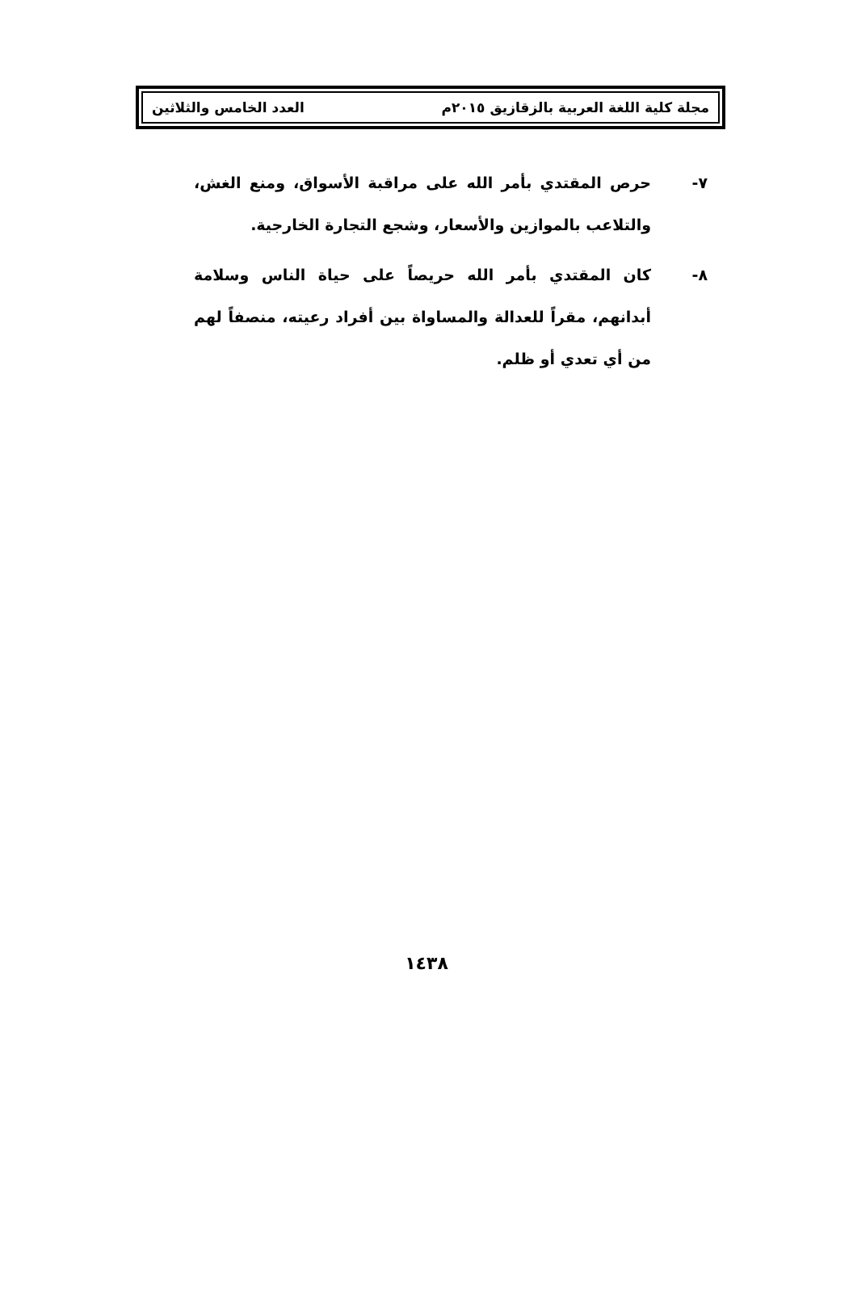مجلة كلية اللغة العربية بالزقازيق ٢٠١٥م العدد الخامس والثلاثين
٧- حرص المقتدي بأمر الله على مراقبة الأسواق، ومنع الغش، والتلاعب بالموازين والأسعار، وشجع التجارة الخارجية.
٨- كان المقتدي بأمر الله حريصاً على حياة الناس وسلامة أبدانهم، مقراً للعدالة والمساواة بين أفراد رعيته، منصفاً لهم من أي تعدي أو ظلم.
١٤٣٨